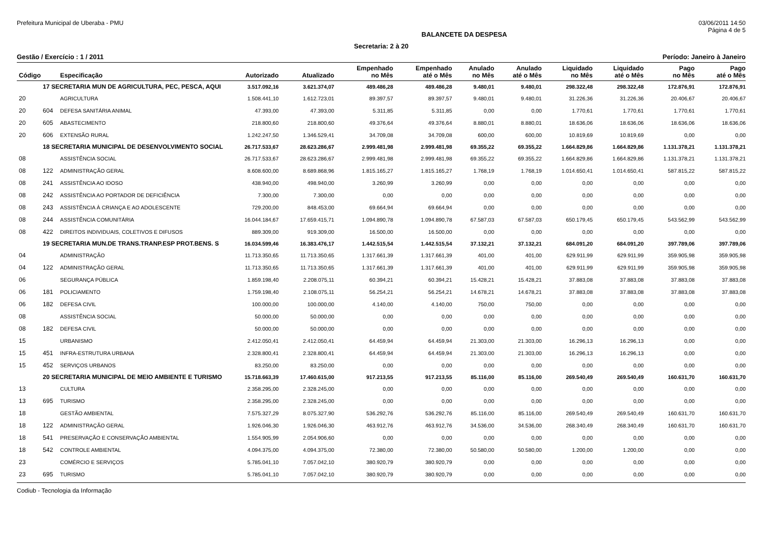Prefeitura Municipal de Uberaba - PMU 03/06/2011 14:50
BALANCETE DA DESPESA Página 4 de 5
Secretaria: 2 à 20
Gestão / Exercício : 1 / 2011 Período: Janeiro à Janeiro
| Código | | Especificação | Autorizado | Atualizado | Empenhado no Mês | Empenhado até o Mês | Anulado no Mês | Anulado até o Mês | Liquidado no Mês | Liquidado até o Mês | Pago no Mês | Pago até o Mês |
| --- | --- | --- | --- | --- | --- | --- | --- | --- | --- | --- | --- | --- |
| | 17 SECRETARIA MUN DE AGRICULTURA, PEC, PESCA, AQUI | | 3.517.092,16 | 3.621.374,07 | 489.486,28 | 489.486,28 | 9.480,01 | 9.480,01 | 298.322,48 | 298.322,48 | 172.876,91 | 172.876,91 |
| 20 | | AGRICULTURA | 1.508.441,10 | 1.612.723,01 | 89.397,57 | 89.397,57 | 9.480,01 | 9.480,01 | 31.226,36 | 31.226,36 | 20.406,67 | 20.406,67 |
| 20 | 604 | DEFESA SANITÁRIA ANIMAL | 47.393,00 | 47.393,00 | 5.311,85 | 5.311,85 | 0,00 | 0,00 | 1.770,61 | 1.770,61 | 1.770,61 | 1.770,61 |
| 20 | 605 | ABASTECIMENTO | 218.800,60 | 218.800,60 | 49.376,64 | 49.376,64 | 8.880,01 | 8.880,01 | 18.636,06 | 18.636,06 | 18.636,06 | 18.636,06 |
| 20 | 606 | EXTENSÃO RURAL | 1.242.247,50 | 1.346.529,41 | 34.709,08 | 34.709,08 | 600,00 | 600,00 | 10.819,69 | 10.819,69 | 0,00 | 0,00 |
| | 18 SECRETARIA MUNICIPAL DE DESENVOLVIMENTO SOCIAL | | 26.717.533,67 | 28.623.286,67 | 2.999.481,98 | 2.999.481,98 | 69.355,22 | 69.355,22 | 1.664.829,86 | 1.664.829,86 | 1.131.378,21 | 1.131.378,21 |
| 08 | | ASSISTÊNCIA SOCIAL | 26.717.533,67 | 28.623.286,67 | 2.999.481,98 | 2.999.481,98 | 69.355,22 | 69.355,22 | 1.664.829,86 | 1.664.829,86 | 1.131.378,21 | 1.131.378,21 |
| 08 | 122 | ADMINISTRAÇÃO GERAL | 8.608.600,00 | 8.689.868,96 | 1.815.165,27 | 1.815.165,27 | 1.768,19 | 1.768,19 | 1.014.650,41 | 1.014.650,41 | 587.815,22 | 587.815,22 |
| 08 | 241 | ASSISTÊNCIA AO IDOSO | 438.940,00 | 498.940,00 | 3.260,99 | 3.260,99 | 0,00 | 0,00 | 0,00 | 0,00 | 0,00 | 0,00 |
| 08 | 242 | ASSISTÊNCIA AO PORTADOR DE DEFICIÊNCIA | 7.300,00 | 7.300,00 | 0,00 | 0,00 | 0,00 | 0,00 | 0,00 | 0,00 | 0,00 | 0,00 |
| 08 | 243 | ASSISTÊNCIA À CRIANÇA E AO ADOLESCENTE | 729.200,00 | 848.453,00 | 69.664,94 | 69.664,94 | 0,00 | 0,00 | 0,00 | 0,00 | 0,00 | 0,00 |
| 08 | 244 | ASSISTÊNCIA COMUNITÁRIA | 16.044.184,67 | 17.659.415,71 | 1.094.890,78 | 1.094.890,78 | 67.587,03 | 67.587,03 | 650.179,45 | 650.179,45 | 543.562,99 | 543.562,99 |
| 08 | 422 | DIREITOS INDIVIDUAIS, COLETIVOS E DIFUSOS | 889.309,00 | 919.309,00 | 16.500,00 | 16.500,00 | 0,00 | 0,00 | 0,00 | 0,00 | 0,00 | 0,00 |
| | 19 SECRETARIA MUN.DE TRANS.TRANP.ESP PROT.BENS. S | | 16.034.599,46 | 16.383.476,17 | 1.442.515,54 | 1.442.515,54 | 37.132,21 | 37.132,21 | 684.091,20 | 684.091,20 | 397.789,06 | 397.789,06 |
| 04 | | ADMINISTRAÇÃO | 11.713.350,65 | 11.713.350,65 | 1.317.661,39 | 1.317.661,39 | 401,00 | 401,00 | 629.911,99 | 629.911,99 | 359.905,98 | 359.905,98 |
| 04 | 122 | ADMINISTRAÇÃO GERAL | 11.713.350,65 | 11.713.350,65 | 1.317.661,39 | 1.317.661,39 | 401,00 | 401,00 | 629.911,99 | 629.911,99 | 359.905,98 | 359.905,98 |
| 06 | | SEGURANÇA PÚBLICA | 1.859.198,40 | 2.208.075,11 | 60.394,21 | 60.394,21 | 15.428,21 | 15.428,21 | 37.883,08 | 37.883,08 | 37.883,08 | 37.883,08 |
| 06 | 181 | POLICIAMENTO | 1.759.198,40 | 2.108.075,11 | 56.254,21 | 56.254,21 | 14.678,21 | 14.678,21 | 37.883,08 | 37.883,08 | 37.883,08 | 37.883,08 |
| 06 | 182 | DEFESA CIVIL | 100.000,00 | 100.000,00 | 4.140,00 | 4.140,00 | 750,00 | 750,00 | 0,00 | 0,00 | 0,00 | 0,00 |
| 08 | | ASSISTÊNCIA SOCIAL | 50.000,00 | 50.000,00 | 0,00 | 0,00 | 0,00 | 0,00 | 0,00 | 0,00 | 0,00 | 0,00 |
| 08 | 182 | DEFESA CIVIL | 50.000,00 | 50.000,00 | 0,00 | 0,00 | 0,00 | 0,00 | 0,00 | 0,00 | 0,00 | 0,00 |
| 15 | | URBANISMO | 2.412.050,41 | 2.412.050,41 | 64.459,94 | 64.459,94 | 21.303,00 | 21.303,00 | 16.296,13 | 16.296,13 | 0,00 | 0,00 |
| 15 | 451 | INFRA-ESTRUTURA URBANA | 2.328.800,41 | 2.328.800,41 | 64.459,94 | 64.459,94 | 21.303,00 | 21.303,00 | 16.296,13 | 16.296,13 | 0,00 | 0,00 |
| 15 | 452 | SERVIÇOS URBANOS | 83.250,00 | 83.250,00 | 0,00 | 0,00 | 0,00 | 0,00 | 0,00 | 0,00 | 0,00 | 0,00 |
| | 20 SECRETARIA MUNICIPAL DE MEIO AMBIENTE E TURISMO | | 15.718.663,39 | 17.460.615,00 | 917.213,55 | 917.213,55 | 85.116,00 | 85.116,00 | 269.540,49 | 269.540,49 | 160.631,70 | 160.631,70 |
| 13 | | CULTURA | 2.358.295,00 | 2.328.245,00 | 0,00 | 0,00 | 0,00 | 0,00 | 0,00 | 0,00 | 0,00 | 0,00 |
| 13 | 695 | TURISMO | 2.358.295,00 | 2.328.245,00 | 0,00 | 0,00 | 0,00 | 0,00 | 0,00 | 0,00 | 0,00 | 0,00 |
| 18 | | GESTÃO AMBIENTAL | 7.575.327,29 | 8.075.327,90 | 536.292,76 | 536.292,76 | 85.116,00 | 85.116,00 | 269.540,49 | 269.540,49 | 160.631,70 | 160.631,70 |
| 18 | 122 | ADMINISTRAÇÃO GERAL | 1.926.046,30 | 1.926.046,30 | 463.912,76 | 463.912,76 | 34.536,00 | 34.536,00 | 268.340,49 | 268.340,49 | 160.631,70 | 160.631,70 |
| 18 | 541 | PRESERVAÇÃO E CONSERVAÇÃO AMBIENTAL | 1.554.905,99 | 2.054.906,60 | 0,00 | 0,00 | 0,00 | 0,00 | 0,00 | 0,00 | 0,00 | 0,00 |
| 18 | 542 | CONTROLE AMBIENTAL | 4.094.375,00 | 4.094.375,00 | 72.380,00 | 72.380,00 | 50.580,00 | 50.580,00 | 1.200,00 | 1.200,00 | 0,00 | 0,00 |
| 23 | | COMÉRCIO E SERVIÇOS | 5.785.041,10 | 7.057.042,10 | 380.920,79 | 380.920,79 | 0,00 | 0,00 | 0,00 | 0,00 | 0,00 | 0,00 |
| 23 | 695 | TURISMO | 5.785.041,10 | 7.057.042,10 | 380.920,79 | 380.920,79 | 0,00 | 0,00 | 0,00 | 0,00 | 0,00 | 0,00 |
Codiub - Tecnologia da Informação